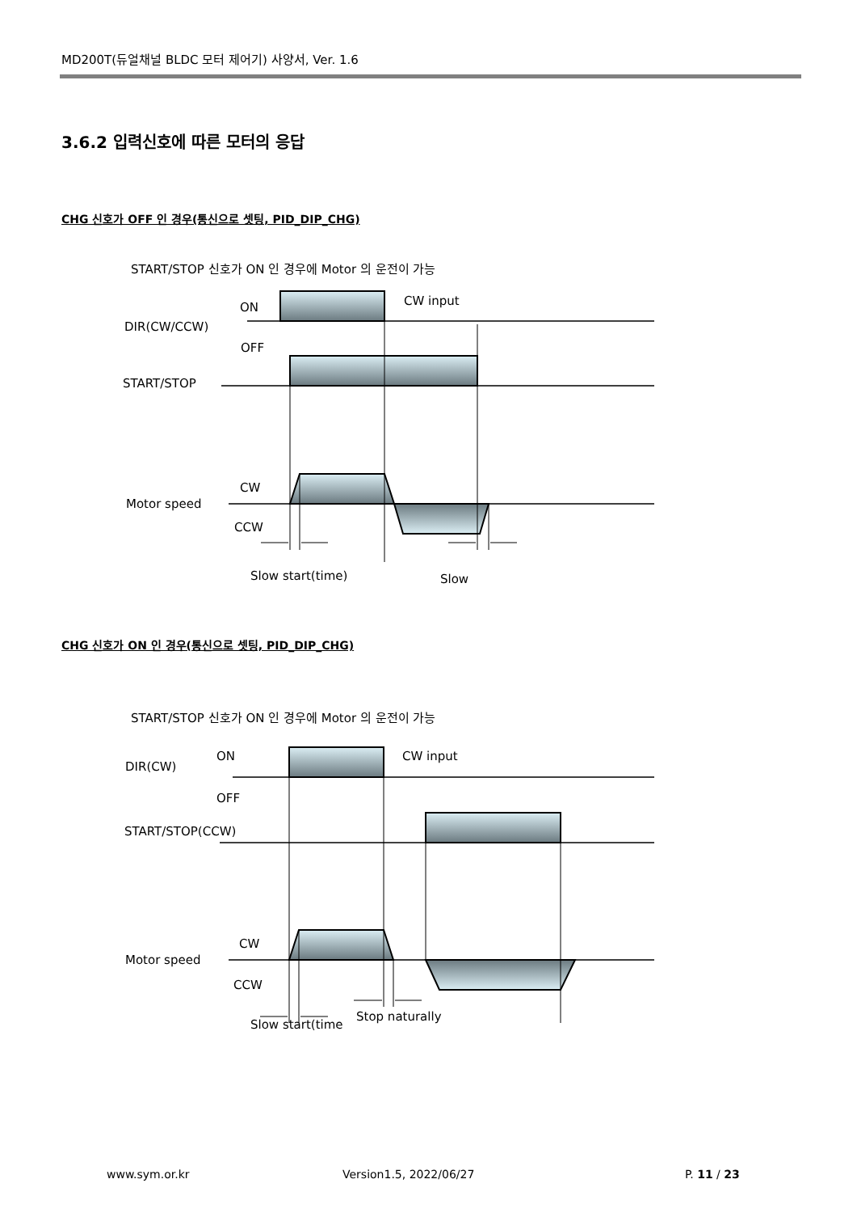MD200T(듀얼채널 BLDC 모터 제어기) 사양서, Ver. 1.6
3.6.2 입력신호에 따른 모터의 응답
CHG 신호가 OFF 인 경우(통신으로 셋팅, PID_DIP_CHG)
START/STOP 신호가 ON 인 경우에 Motor 의 운전이 가능
ON
CW input
DIR(CW/CCW)
OFF
START/STOP
CW
Motor speed
CCW
Slow start(time)
Slow
CHG 신호가 ON 인 경우(통신으로 셋팅, PID_DIP_CHG)
START/STOP 신호가 ON 인 경우에 Motor 의 운전이 가능
ON
CW input
DIR(CW)
OFF
START/STOP(CCW)
CW
Motor speed
CCW
Slow start(time
Stop naturally
www.sym.or.kr Version1.5, 2022/06/27 P. 11 / 23